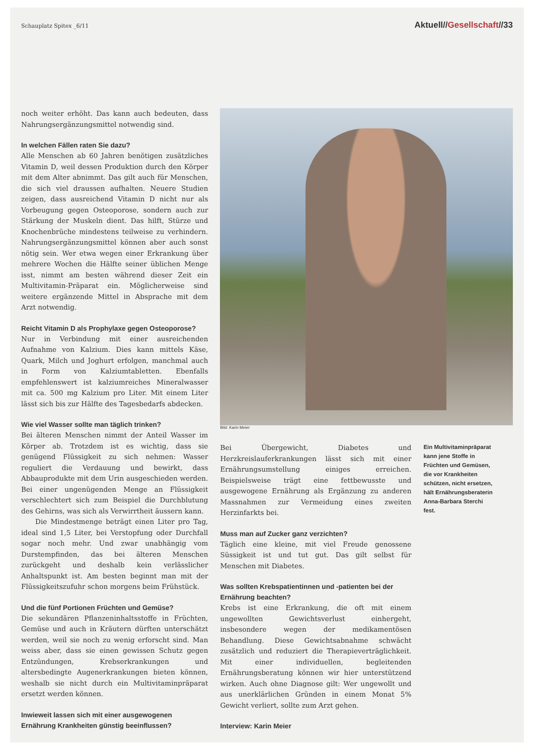Schauplatz Spitex _6/11 Aktuell//Gesellschaft//33
noch weiter erhöht. Das kann auch bedeuten, dass Nahrungsergänzungsmittel notwendig sind.
In welchen Fällen raten Sie dazu?
Alle Menschen ab 60 Jahren benötigen zusätzliches Vitamin D, weil dessen Produktion durch den Körper mit dem Alter abnimmt. Das gilt auch für Menschen, die sich viel draussen aufhalten. Neuere Studien zeigen, dass ausreichend Vitamin D nicht nur als Vorbeugung gegen Osteoporose, sondern auch zur Stärkung der Muskeln dient. Das hilft, Stürze und Knochenbrüche mindestens teilweise zu verhindern. Nahrungsergänzungsmittel können aber auch sonst nötig sein. Wer etwa wegen einer Erkrankung über mehrere Wochen die Hälfte seiner üblichen Menge isst, nimmt am besten während dieser Zeit ein Multivitamin-Präparat ein. Möglicherweise sind weitere ergänzende Mittel in Absprache mit dem Arzt notwendig.
Reicht Vitamin D als Prophylaxe gegen Osteoporose?
Nur in Verbindung mit einer ausreichenden Aufnahme von Kalzium. Dies kann mittels Käse, Quark, Milch und Joghurt erfolgen, manchmal auch in Form von Kalziumtabletten. Ebenfalls empfehlenswert ist kalziumreiches Mineralwasser mit ca. 500 mg Kalzium pro Liter. Mit einem Liter lässt sich bis zur Hälfte des Tagesbedarfs abdecken.
Wie viel Wasser sollte man täglich trinken?
Bei älteren Menschen nimmt der Anteil Wasser im Körper ab. Trotzdem ist es wichtig, dass sie genügend Flüssigkeit zu sich nehmen: Wasser reguliert die Verdauung und bewirkt, dass Abbauprodukte mit dem Urin ausgeschieden werden. Bei einer ungenügenden Menge an Flüssigkeit verschlechtert sich zum Beispiel die Durchblutung des Gehirns, was sich als Verwirrtheit äussern kann.
Die Mindestmenge beträgt einen Liter pro Tag, ideal sind 1,5 Liter, bei Verstopfung oder Durchfall sogar noch mehr. Und zwar unabhängig vom Durstempfinden, das bei älteren Menschen zurückgeht und deshalb kein verlässlicher Anhaltspunkt ist. Am besten beginnt man mit der Flüssigkeitszufuhr schon morgens beim Frühstück.
Und die fünf Portionen Früchten und Gemüse?
Die sekundären Pflanzeninhaltsstoffe in Früchten, Gemüse und auch in Kräutern dürften unterschätzt werden, weil sie noch zu wenig erforscht sind. Man weiss aber, dass sie einen gewissen Schutz gegen Entzündungen, Krebserkrankungen und altersbedingte Augenerkrankungen bieten können, weshalb sie nicht durch ein Multivitaminpräparat ersetzt werden können.
Inwieweit lassen sich mit einer ausgewogenen Ernährung Krankheiten günstig beeinflussen?
Bild: Karin Meier
Bei Übergewicht, Diabetes und Herzkreislauferkrankungen lässt sich mit einer Ernährungsumstellung einiges erreichen. Beispielsweise trägt eine fettbewusste und ausgewogene Ernährung als Ergänzung zu anderen Massnahmen zur Vermeidung eines zweiten Herzinfarkts bei.
Muss man auf Zucker ganz verzichten?
Täglich eine kleine, mit viel Freude genossene Süssigkeit ist und tut gut. Das gilt selbst für Menschen mit Diabetes.
Was sollten Krebspatientinnen und -patienten bei der Ernährung beachten?
Krebs ist eine Erkrankung, die oft mit einem ungewollten Gewichtsverlust einhergeht, insbesondere wegen der medikamentösen Behandlung. Diese Gewichtsabnahme schwächt zusätzlich und reduziert die Therapieverträglichkeit. Mit einer individuellen, begleitenden Ernährungsberatung können wir hier unterstützend wirken. Auch ohne Diagnose gilt: Wer ungewollt und aus unerklärlichen Gründen in einem Monat 5% Gewicht verliert, sollte zum Arzt gehen.
Interview: Karin Meier
Ein Multivitaminpräparat kann jene Stoffe in Früchten und Gemüsen, die vor Krankheiten schützen, nicht ersetzen, hält Ernährungsberaterin Anna-Barbara Sterchi fest.